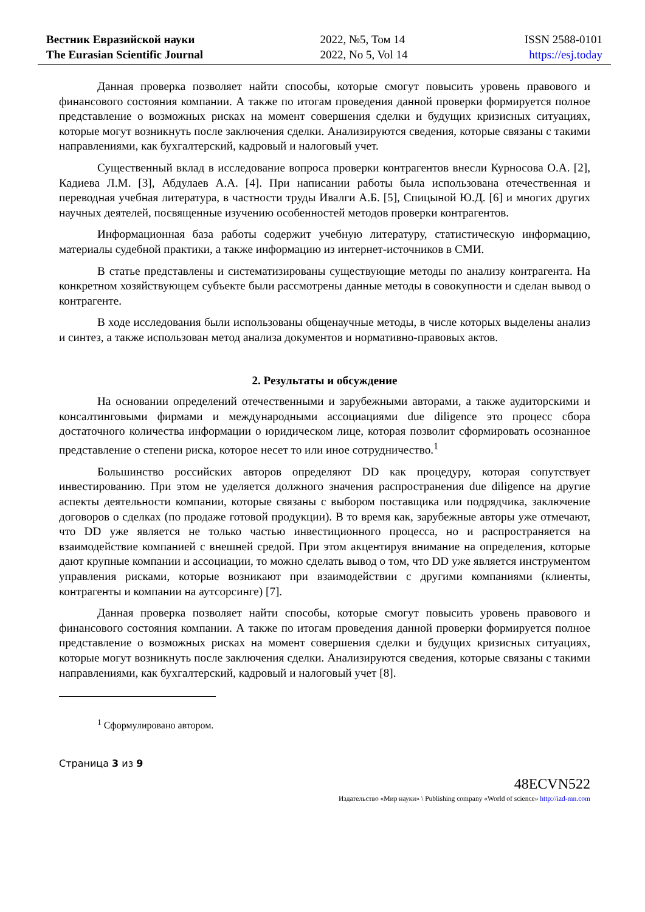Вестник Евразийской науки
The Eurasian Scientific Journal
2022, №5, Том 14
2022, No 5, Vol 14
ISSN 2588-0101
https://esj.today
Данная проверка позволяет найти способы, которые смогут повысить уровень правового и финансового состояния компании. А также по итогам проведения данной проверки формируется полное представление о возможных рисках на момент совершения сделки и будущих кризисных ситуациях, которые могут возникнуть после заключения сделки. Анализируются сведения, которые связаны с такими направлениями, как бухгалтерский, кадровый и налоговый учет.
Существенный вклад в исследование вопроса проверки контрагентов внесли Курносова О.А. [2], Кадиева Л.М. [3], Абдулаев А.А. [4]. При написании работы была использована отечественная и переводная учебная литература, в частности труды Ивалги А.Б. [5], Спицыной Ю.Д. [6] и многих других научных деятелей, посвященные изучению особенностей методов проверки контрагентов.
Информационная база работы содержит учебную литературу, статистическую информацию, материалы судебной практики, а также информацию из интернет-источников в СМИ.
В статье представлены и систематизированы существующие методы по анализу контрагента. На конкретном хозяйствующем субъекте были рассмотрены данные методы в совокупности и сделан вывод о контрагенте.
В ходе исследования были использованы общенаучные методы, в числе которых выделены анализ и синтез, а также использован метод анализа документов и нормативно-правовых актов.
2. Результаты и обсуждение
На основании определений отечественными и зарубежными авторами, а также аудиторскими и консалтинговыми фирмами и международными ассоциациями due diligence это процесс сбора достаточного количества информации о юридическом лице, которая позволит сформировать осознанное представление о степени риска, которое несет то или иное сотрудничество.<sup>1</sup>
Большинство российских авторов определяют DD как процедуру, которая сопутствует инвестированию. При этом не уделяется должного значения распространения due diligence на другие аспекты деятельности компании, которые связаны с выбором поставщика или подрядчика, заключение договоров о сделках (по продаже готовой продукции). В то время как, зарубежные авторы уже отмечают, что DD уже является не только частью инвестиционного процесса, но и распространяется на взаимодействие компанией с внешней средой. При этом акцентируя внимание на определения, которые дают крупные компании и ассоциации, то можно сделать вывод о том, что DD уже является инструментом управления рисками, которые возникают при взаимодействии с другими компаниями (клиенты, контрагенты и компании на аутсорсинге) [7].
Данная проверка позволяет найти способы, которые смогут повысить уровень правового и финансового состояния компании. А также по итогам проведения данной проверки формируется полное представление о возможных рисках на момент совершения сделки и будущих кризисных ситуациях, которые могут возникнуть после заключения сделки. Анализируются сведения, которые связаны с такими направлениями, как бухгалтерский, кадровый и налоговый учет [8].
<sup>1</sup> Сформулировано автором.
Страница 3 из 9
48ECVN522
Издательство «Мир науки» \ Publishing company «World of science» http://izd-mn.com